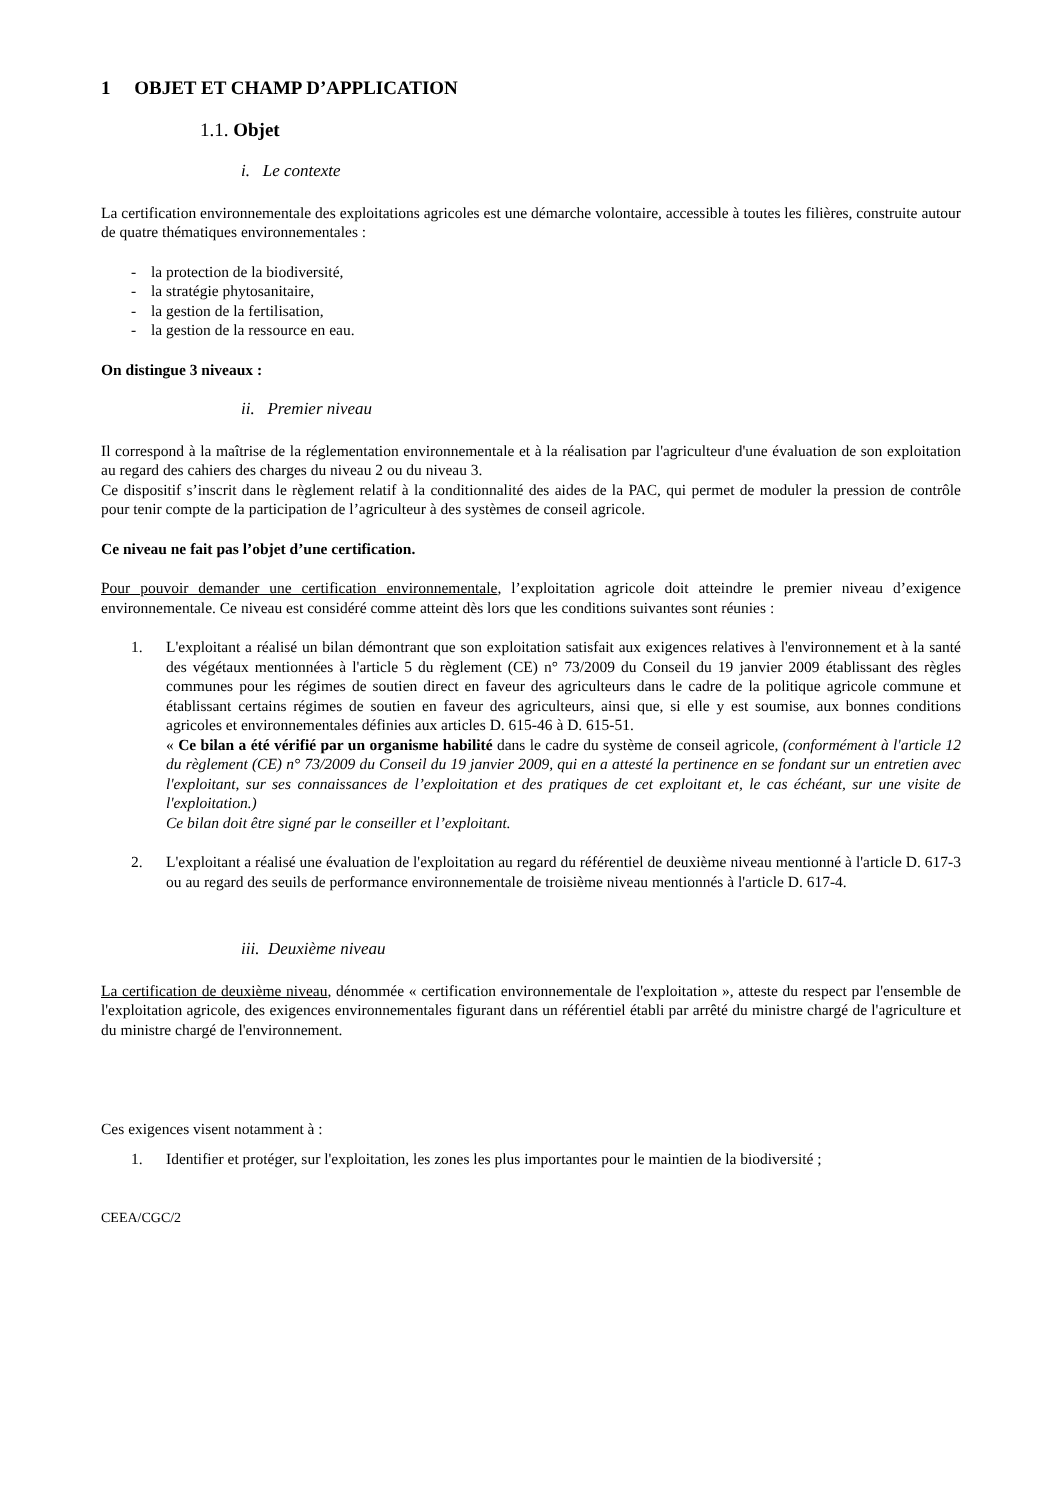1 OBJET ET CHAMP D’APPLICATION
1.1. Objet
i. Le contexte
La certification environnementale des exploitations agricoles est une démarche volontaire, accessible à toutes les filières, construite autour de quatre thématiques environnementales :
- la protection de la biodiversité,
- la stratégie phytosanitaire,
- la gestion de la fertilisation,
- la gestion de la ressource en eau.
On distingue 3 niveaux :
ii. Premier niveau
Il correspond à la maîtrise de la réglementation environnementale et à la réalisation par l'agriculteur d'une évaluation de son exploitation au regard des cahiers des charges du niveau 2 ou du niveau 3.
Ce dispositif s’inscrit dans le règlement relatif à la conditionnalité des aides de la PAC, qui permet de moduler la pression de contrôle pour tenir compte de la participation de l’agriculteur à des systèmes de conseil agricole.
Ce niveau ne fait pas l’objet d’une certification.
Pour pouvoir demander une certification environnementale, l’exploitation agricole doit atteindre le premier niveau d’exigence environnementale. Ce niveau est considéré comme atteint dès lors que les conditions suivantes sont réunies :
1. L'exploitant a réalisé un bilan démontrant que son exploitation satisfait aux exigences relatives à l'environnement et à la santé des végétaux mentionnées à l'article 5 du règlement (CE) n° 73/2009 du Conseil du 19 janvier 2009 établissant des règles communes pour les régimes de soutien direct en faveur des agriculteurs dans le cadre de la politique agricole commune et établissant certains régimes de soutien en faveur des agriculteurs, ainsi que, si elle y est soumise, aux bonnes conditions agricoles et environnementales définies aux articles D. 615-46 à D. 615-51.
« Ce bilan a été vérifié par un organisme habilité dans le cadre du système de conseil agricole, (conformément à l'article 12 du règlement (CE) n° 73/2009 du Conseil du 19 janvier 2009, qui en a attesté la pertinence en se fondant sur un entretien avec l'exploitant, sur ses connaissances de l’exploitation et des pratiques de cet exploitant et, le cas échéant, sur une visite de l'exploitation.)
Ce bilan doit être signé par le conseiller et l’exploitant.
2. L'exploitant a réalisé une évaluation de l'exploitation au regard du référentiel de deuxième niveau mentionné à l'article D. 617-3 ou au regard des seuils de performance environnementale de troisième niveau mentionnés à l'article D. 617-4.
iii. Deuxième niveau
La certification de deuxième niveau, dénommée « certification environnementale de l'exploitation », atteste du respect par l'ensemble de l'exploitation agricole, des exigences environnementales figurant dans un référentiel établi par arrêté du ministre chargé de l'agriculture et du ministre chargé de l'environnement.
Ces exigences visent notamment à :
1. Identifier et protéger, sur l'exploitation, les zones les plus importantes pour le maintien de la biodiversité ;
CEEA/CGC/2